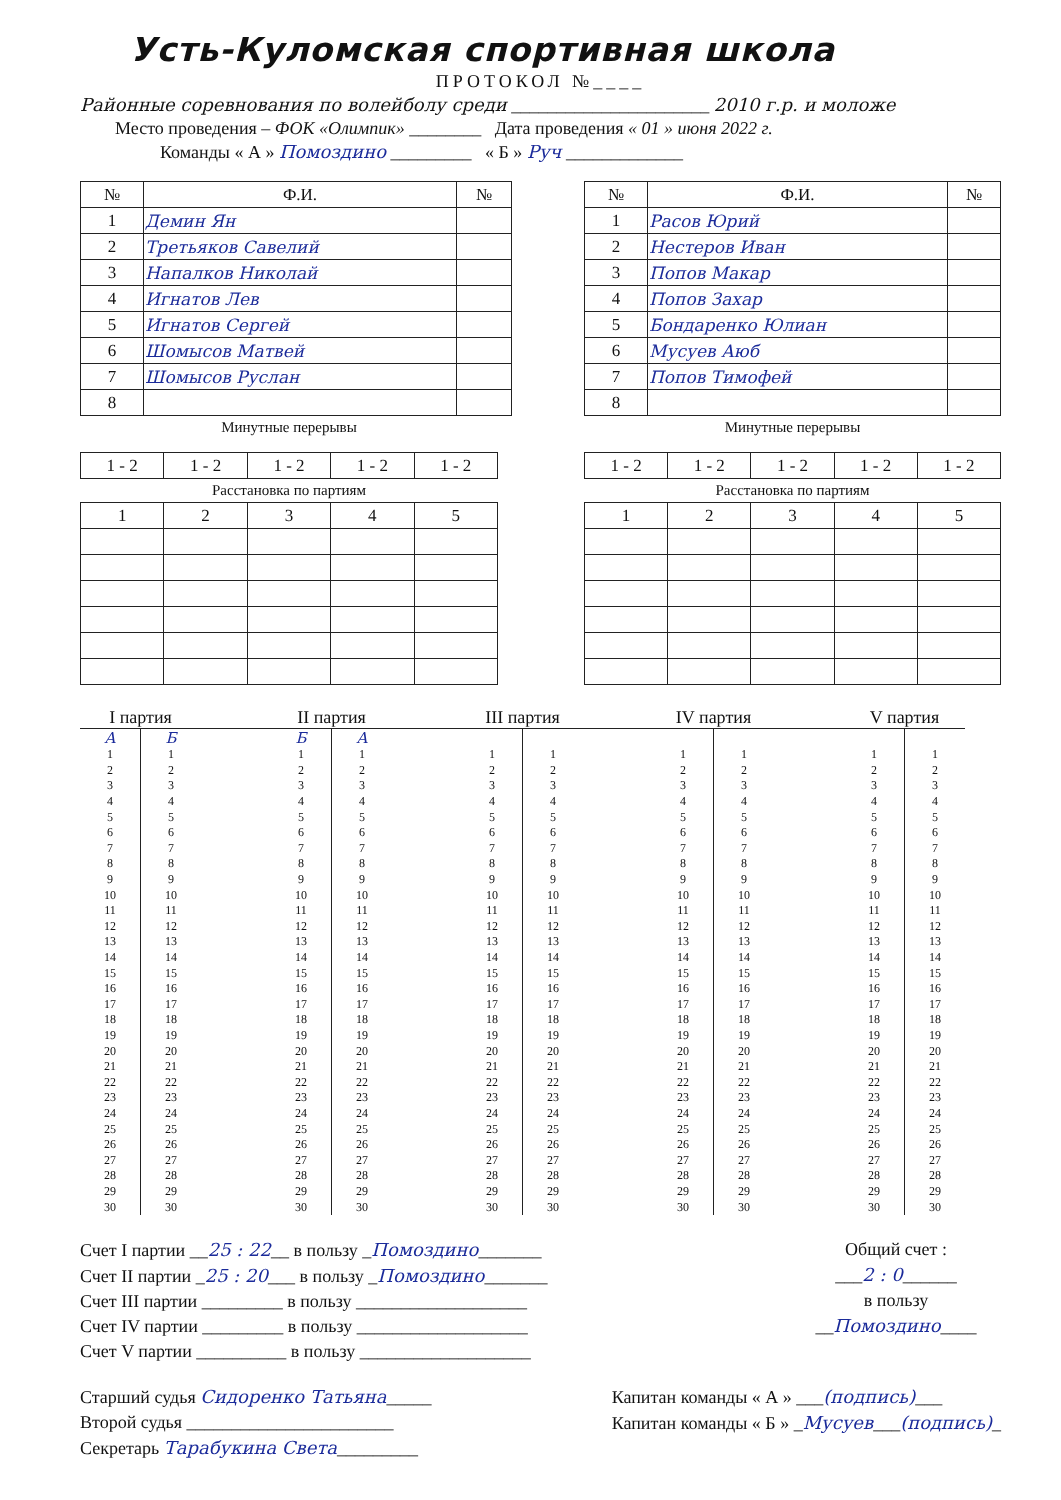Усть-Куломская спортивная школа
ПРОТОКОЛ №____
Районные соревнования по волейболу среди ______________________ 2010 г.р. и моложе
Место проведения – ФОК «Олимпик» ________ Дата проведения « 01 » июня 2022 г.
Команды « А » Помоздино _________ « Б » Руч _____________
| № | Ф.И. | № |
| --- | --- | --- |
| 1 | Демин Ян | |
| 2 | Третьяков Савелий | |
| 3 | Напалков Николай | |
| 4 | Игнатов Лев | |
| 5 | Игнатов Сергей | |
| 6 | Шомысов Матвей | |
| 7 | Шомысов Руслан | |
| 8 | | |
| № | Ф.И. | № |
| --- | --- | --- |
| 1 | Расов Юрий | |
| 2 | Нестеров Иван | |
| 3 | Попов Макар | |
| 4 | Попов Захар | |
| 5 | Бондаренко Юлиан | |
| 6 | Мусуев Аюб | |
| 7 | Попов Тимофей | |
| 8 | | |
Минутные перерывы
| 1 - 2 | 1 - 2 | 1 - 2 | 1 - 2 | 1 - 2 |
Расстановка по партиям
| 1 | 2 | 3 | 4 | 5 |
Минутные перерывы
| 1 - 2 | 1 - 2 | 1 - 2 | 1 - 2 | 1 - 2 |
Расстановка по партиям
| 1 | 2 | 3 | 4 | 5 |
| I партия | | | II партия | | | III партия | | | IV партия | | | V партия | |
| --- | --- | --- | --- | --- | --- | --- | --- | --- | --- | --- | --- | --- | --- |
| А | Б | | Б | А | | | | | | | | | |
| 1 | 1 | | 1 | 1 | | 1 | 1 | | 1 | 1 | | 1 | 1 |
| 2 | 2 | | 2 | 2 | | 2 | 2 | | 2 | 2 | | 2 | 2 |
| 3 | 3 | | 3 | 3 | | 3 | 3 | | 3 | 3 | | 3 | 3 |
| 4 | 4 | | 4 | 4 | | 4 | 4 | | 4 | 4 | | 4 | 4 |
| 5 | 5 | | 5 | 5 | | 5 | 5 | | 5 | 5 | | 5 | 5 |
| 6 | 6 | | 6 | 6 | | 6 | 6 | | 6 | 6 | | 6 | 6 |
| 7 | 7 | | 7 | 7 | | 7 | 7 | | 7 | 7 | | 7 | 7 |
| 8 | 8 | | 8 | 8 | | 8 | 8 | | 8 | 8 | | 8 | 8 |
| 9 | 9 | | 9 | 9 | | 9 | 9 | | 9 | 9 | | 9 | 9 |
| 10 | 10 | | 10 | 10 | | 10 | 10 | | 10 | 10 | | 10 | 10 |
| 11 | 11 | | 11 | 11 | | 11 | 11 | | 11 | 11 | | 11 | 11 |
| 12 | 12 | | 12 | 12 | | 12 | 12 | | 12 | 12 | | 12 | 12 |
| 13 | 13 | | 13 | 13 | | 13 | 13 | | 13 | 13 | | 13 | 13 |
| 14 | 14 | | 14 | 14 | | 14 | 14 | | 14 | 14 | | 14 | 14 |
| 15 | 15 | | 15 | 15 | | 15 | 15 | | 15 | 15 | | 15 | 15 |
| 16 | 16 | | 16 | 16 | | 16 | 16 | | 16 | 16 | | 16 | 16 |
| 17 | 17 | | 17 | 17 | | 17 | 17 | | 17 | 17 | | 17 | 17 |
| 18 | 18 | | 18 | 18 | | 18 | 18 | | 18 | 18 | | 18 | 18 |
| 19 | 19 | | 19 | 19 | | 19 | 19 | | 19 | 19 | | 19 | 19 |
| 20 | 20 | | 20 | 20 | | 20 | 20 | | 20 | 20 | | 20 | 20 |
| 21 | 21 | | 21 | 21 | | 21 | 21 | | 21 | 21 | | 21 | 21 |
| 22 | 22 | | 22 | 22 | | 22 | 22 | | 22 | 22 | | 22 | 22 |
| 23 | 23 | | 23 | 23 | | 23 | 23 | | 23 | 23 | | 23 | 23 |
| 24 | 24 | | 24 | 24 | | 24 | 24 | | 24 | 24 | | 24 | 24 |
| 25 | 25 | | 25 | 25 | | 25 | 25 | | 25 | 25 | | 25 | 25 |
| 26 | 26 | | 26 | 26 | | 26 | 26 | | 26 | 26 | | 26 | 26 |
| 27 | 27 | | 27 | 27 | | 27 | 27 | | 27 | 27 | | 27 | 27 |
| 28 | 28 | | 28 | 28 | | 28 | 28 | | 28 | 28 | | 28 | 28 |
| 29 | 29 | | 29 | 29 | | 29 | 29 | | 29 | 29 | | 29 | 29 |
| 30 | 30 | | 30 | 30 | | 30 | 30 | | 30 | 30 | | 30 | 30 |
Счет I партии __25 : 22__ в пользу _Помоздино_______
Счет II партии _25 : 20___ в пользу _Помоздино_______
Счет III партии _________ в пользу ___________________
Счет IV партии _________ в пользу ___________________
Счет V партии __________ в пользу ___________________
Общий счет :
___2 : 0______
в пользу
__Помоздино____
Старший судья Сидоренко Татьяна_____
Второй судья _______________________
Секретарь Тарабукина Света_________
Капитан команды « А » ___(подпись)___
Капитан команды « Б » _Мусуев___(подпись)_